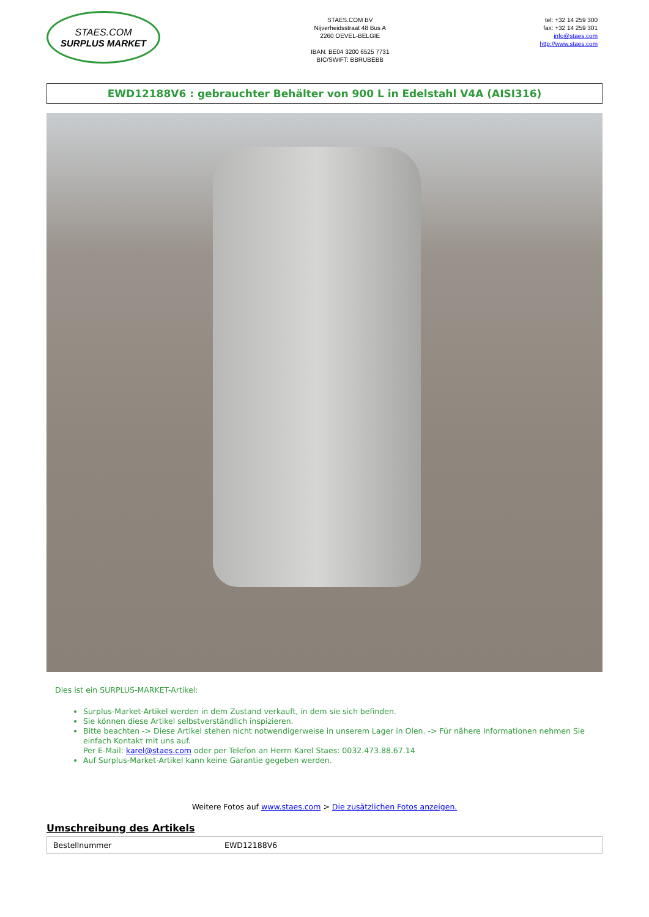STAES.COM
SURPLUS MARKET
STAES.COM BV
Nijverheidsstraat 48 Bus A
2260 OEVEL-BELGIE
IBAN: BE04 3200 6525 7731
BIC/SWIFT: BBRUBEBB
tel: +32 14 259 300
fax: +32 14 259 301
info@staes.com
http://www.staes.com
EWD12188V6 : gebrauchter Behälter von 900 L in Edelstahl V4A (AISI316)
Dies ist ein SURPLUS-MARKET-Artikel:
Surplus-Market-Artikel werden in dem Zustand verkauft, in dem sie sich befinden.
Sie können diese Artikel selbstverständlich inspizieren.
Bitte beachten -> Diese Artikel stehen nicht notwendigerweise in unserem Lager in Olen. -> Für nähere Informationen nehmen Sie einfach Kontakt mit uns auf.
Per E-Mail: karel@staes.com oder per Telefon an Herrn Karel Staes: 0032.473.88.67.14
Auf Surplus-Market-Artikel kann keine Garantie gegeben werden.
Weitere Fotos auf www.staes.com > Die zusätzlichen Fotos anzeigen.
Umschreibung des Artikels
| Bestellnummer | EWD12188V6 |